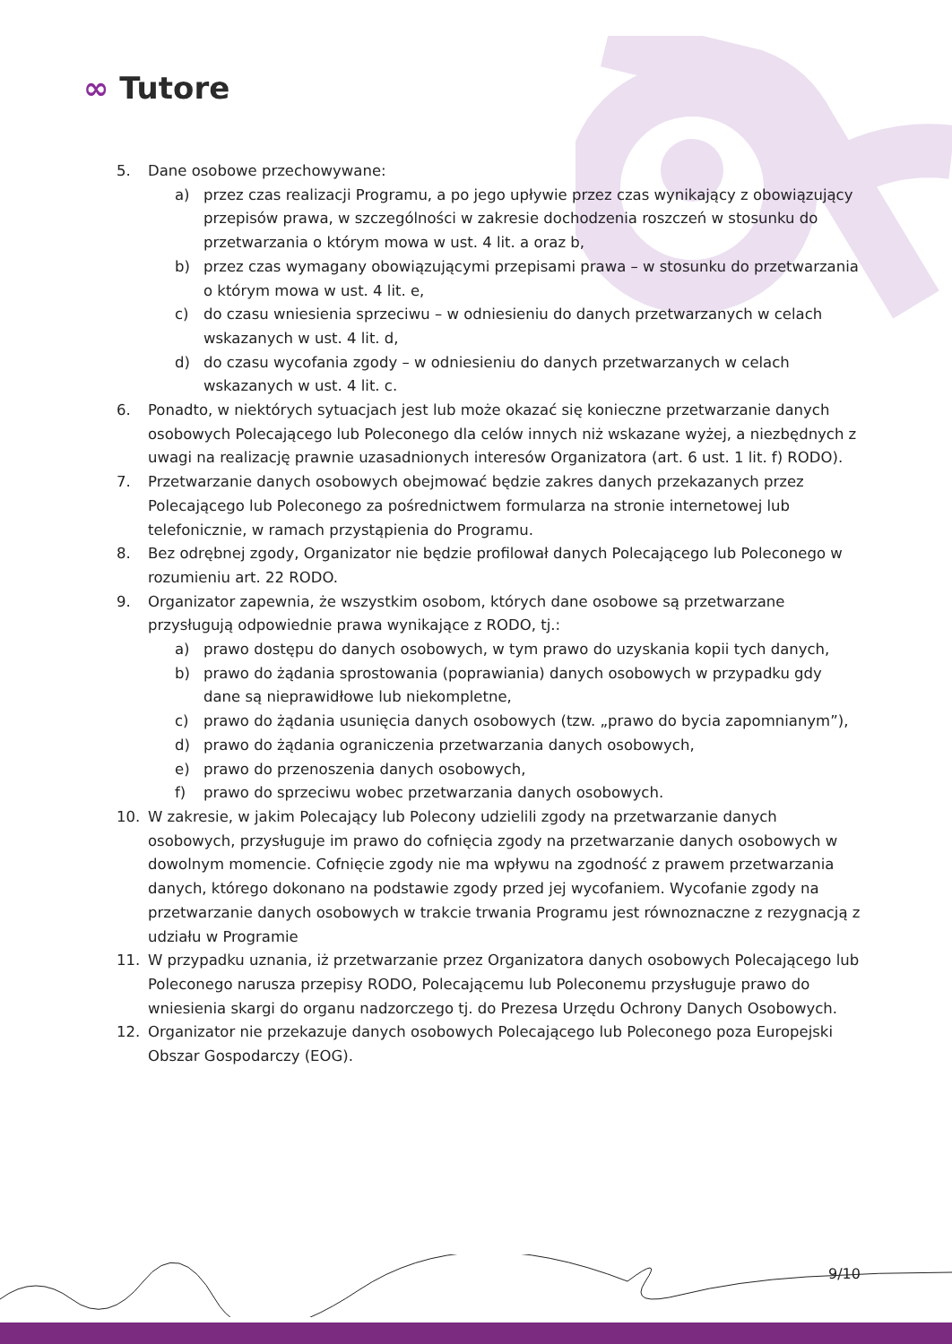∞ Tutore
5. Dane osobowe przechowywane:
a) przez czas realizacji Programu, a po jego upływie przez czas wynikający z obowiązujący przepisów prawa, w szczególności w zakresie dochodzenia roszczeń w stosunku do przetwarzania o którym mowa w ust. 4 lit. a oraz b,
b) przez czas wymagany obowiązującymi przepisami prawa – w stosunku do przetwarzania o którym mowa w ust. 4 lit. e,
c) do czasu wniesienia sprzeciwu – w odniesieniu do danych przetwarzanych w celach wskazanych w ust. 4 lit. d,
d) do czasu wycofania zgody – w odniesieniu do danych przetwarzanych w celach wskazanych w ust. 4 lit. c.
6. Ponadto, w niektórych sytuacjach jest lub może okazać się konieczne przetwarzanie danych osobowych Polecającego lub Poleconego dla celów innych niż wskazane wyżej, a niezbędnych z uwagi na realizację prawnie uzasadnionych interesów Organizatora (art. 6 ust. 1 lit. f) RODO).
7. Przetwarzanie danych osobowych obejmować będzie zakres danych przekazanych przez Polecającego lub Poleconego za pośrednictwem formularza na stronie internetowej lub telefonicznie, w ramach przystąpienia do Programu.
8. Bez odrębnej zgody, Organizator nie będzie profilował danych Polecającego lub Poleconego w rozumieniu art. 22 RODO.
9. Organizator zapewnia, że wszystkim osobom, których dane osobowe są przetwarzane przysługują odpowiednie prawa wynikające z RODO, tj.:
a) prawo dostępu do danych osobowych, w tym prawo do uzyskania kopii tych danych,
b) prawo do żądania sprostowania (poprawiania) danych osobowych w przypadku gdy dane są nieprawidłowe lub niekompletne,
c) prawo do żądania usunięcia danych osobowych (tzw. „prawo do bycia zapomnianym”),
d) prawo do żądania ograniczenia przetwarzania danych osobowych,
e) prawo do przenoszenia danych osobowych,
f) prawo do sprzeciwu wobec przetwarzania danych osobowych.
10. W zakresie, w jakim Polecający lub Polecony udzielili zgody na przetwarzanie danych osobowych, przysługuje im prawo do cofnięcia zgody na przetwarzanie danych osobowych w dowolnym momencie. Cofnięcie zgody nie ma wpływu na zgodność z prawem przetwarzania danych, którego dokonano na podstawie zgody przed jej wycofaniem. Wycofanie zgody na przetwarzanie danych osobowych w trakcie trwania Programu jest równoznaczne z rezygnacją z udziału w Programie
11. W przypadku uznania, iż przetwarzanie przez Organizatora danych osobowych Polecającego lub Poleconego narusza przepisy RODO, Polecającemu lub Poleconemu przysługuje prawo do wniesienia skargi do organu nadzorczego tj. do Prezesa Urzędu Ochrony Danych Osobowych.
12. Organizator nie przekazuje danych osobowych Polecającego lub Poleconego poza Europejski Obszar Gospodarczy (EOG).
9/10